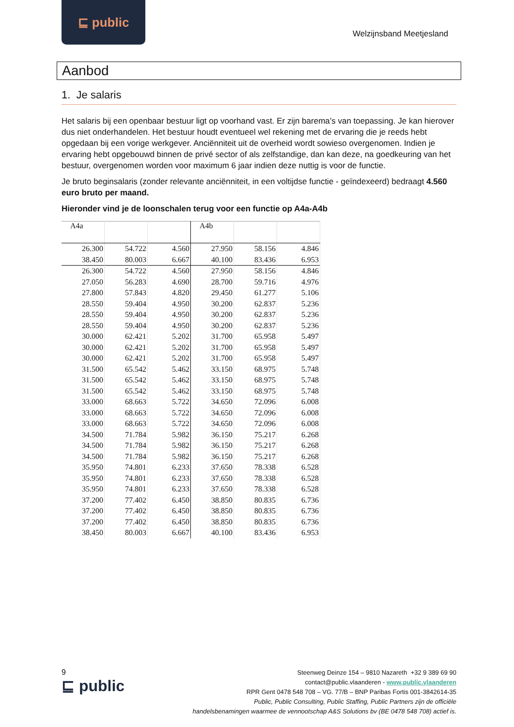⊑ public
Welzijnsband Meetjesland
Aanbod
1. Je salaris
Het salaris bij een openbaar bestuur ligt op voorhand vast. Er zijn barema’s van toepassing. Je kan hierover dus niet onderhandelen. Het bestuur houdt eventueel wel rekening met de ervaring die je reeds hebt opgedaan bij een vorige werkgever. Anciënniteit uit de overheid wordt sowieso overgenomen. Indien je ervaring hebt opgebouwd binnen de privé sector of als zelfstandige, dan kan deze, na goedkeuring van het bestuur, overgenomen worden voor maximum 6 jaar indien deze nuttig is voor de functie.
Je bruto beginsalaris (zonder relevante anciënniteit, in een voltijdse functie - geïndexeerd) bedraagt 4.560 euro bruto per maand.
Hieronder vind je de loonschalen terug voor een functie op A4a-A4b
| A4a | | | A4b | | |
| --- | --- | --- | --- | --- | --- |
| 26.300 | 54.722 | 4.560 | 27.950 | 58.156 | 4.846 |
| 38.450 | 80.003 | 6.667 | 40.100 | 83.436 | 6.953 |
| 26.300 | 54.722 | 4.560 | 27.950 | 58.156 | 4.846 |
| 27.050 | 56.283 | 4.690 | 28.700 | 59.716 | 4.976 |
| 27.800 | 57.843 | 4.820 | 29.450 | 61.277 | 5.106 |
| 28.550 | 59.404 | 4.950 | 30.200 | 62.837 | 5.236 |
| 28.550 | 59.404 | 4.950 | 30.200 | 62.837 | 5.236 |
| 28.550 | 59.404 | 4.950 | 30.200 | 62.837 | 5.236 |
| 30.000 | 62.421 | 5.202 | 31.700 | 65.958 | 5.497 |
| 30.000 | 62.421 | 5.202 | 31.700 | 65.958 | 5.497 |
| 30.000 | 62.421 | 5.202 | 31.700 | 65.958 | 5.497 |
| 31.500 | 65.542 | 5.462 | 33.150 | 68.975 | 5.748 |
| 31.500 | 65.542 | 5.462 | 33.150 | 68.975 | 5.748 |
| 31.500 | 65.542 | 5.462 | 33.150 | 68.975 | 5.748 |
| 33.000 | 68.663 | 5.722 | 34.650 | 72.096 | 6.008 |
| 33.000 | 68.663 | 5.722 | 34.650 | 72.096 | 6.008 |
| 33.000 | 68.663 | 5.722 | 34.650 | 72.096 | 6.008 |
| 34.500 | 71.784 | 5.982 | 36.150 | 75.217 | 6.268 |
| 34.500 | 71.784 | 5.982 | 36.150 | 75.217 | 6.268 |
| 34.500 | 71.784 | 5.982 | 36.150 | 75.217 | 6.268 |
| 35.950 | 74.801 | 6.233 | 37.650 | 78.338 | 6.528 |
| 35.950 | 74.801 | 6.233 | 37.650 | 78.338 | 6.528 |
| 35.950 | 74.801 | 6.233 | 37.650 | 78.338 | 6.528 |
| 37.200 | 77.402 | 6.450 | 38.850 | 80.835 | 6.736 |
| 37.200 | 77.402 | 6.450 | 38.850 | 80.835 | 6.736 |
| 37.200 | 77.402 | 6.450 | 38.850 | 80.835 | 6.736 |
| 38.450 | 80.003 | 6.667 | 40.100 | 83.436 | 6.953 |
9
⊑ public
Steenweg Deinze 154 – 9810 Nazareth +32 9 389 69 90
contact@public.vlaanderen - www.public.vlaanderen
RPR Gent 0478 548 708 – VG. 77/B – BNP Paribas Fortis 001-3842614-35
Public, Public Consulting, Public Staffing, Public Partners zijn de officiële
handelsbenamingen waarmee de vennootschap A&S Solutions bv (BE 0478 548 708) actief is.